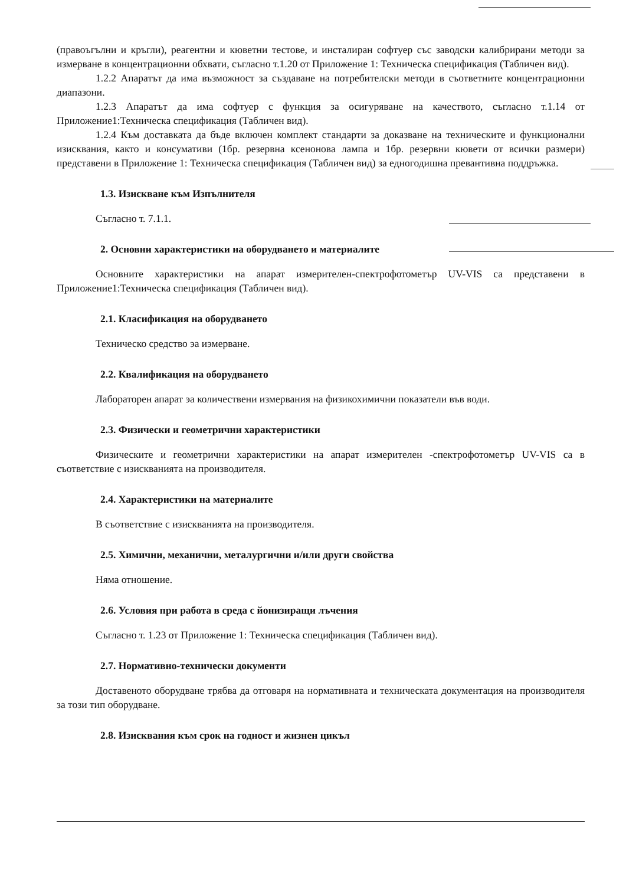(правоъгълни и кръгли), реагентни и кюветни тестове, и инсталиран софтуер със заводски калибрирани методи за измерване в концентрационни обхвати, съгласно т.1.20 от Приложение 1: Техническа спецификация (Табличен вид).
1.2.2 Апаратът да има възможност за създаване на потребителски методи в съответните концентрационни диапазони.
1.2.3 Апаратът да има софтуер с функция за осигуряване на качеството, съгласно т.1.14 от Приложение1:Техническа спецификация (Табличен вид).
1.2.4 Към доставката да бъде включен комплект стандарти за доказване на техническите и функционални изисквания, както и консумативи (1бр. резервна ксенонова лампа и 1бр. резервни кювети от всички размери) представени в Приложение 1: Техническа спецификация (Табличен вид) за едногодишна превантивна поддръжка.
1.3. Изискване към Изпълнителя
Съгласно т. 7.1.1.
2. Основни характеристики на оборудването и материалите
Основните характеристики на апарат измерителен-спектрофотометър UV-VIS са представени в Приложение1:Техническа спецификация (Табличен вид).
2.1. Класификация на оборудването
Техническо средство эа иэмерване.
2.2. Квалификация на оборудването
Лабораторен апарат эа количествени измервания на физикохимични показатели във води.
2.3. Физически и геометрични характеристики
Физическите и геометрични характеристики на апарат измерителен -спектрофотометър UV-VIS са в съответствие с изискванията на производителя.
2.4. Характеристики на материалите
В съответствие с изискванията на производителя.
2.5. Химични, механични, металургични и/или други свойства
Няма отношение.
2.6. Условия при работа в среда с йонизиращи лъчения
Съгласно т. 1.23 от Приложение 1: Техническа спецификация (Табличен вид).
2.7. Нормативно-технически документи
Доставеното оборудване трябва да отговаря на нормативната и техническата документация на производителя за този тип оборудване.
2.8. Изисквания към срок на годност и жизнен цикъл